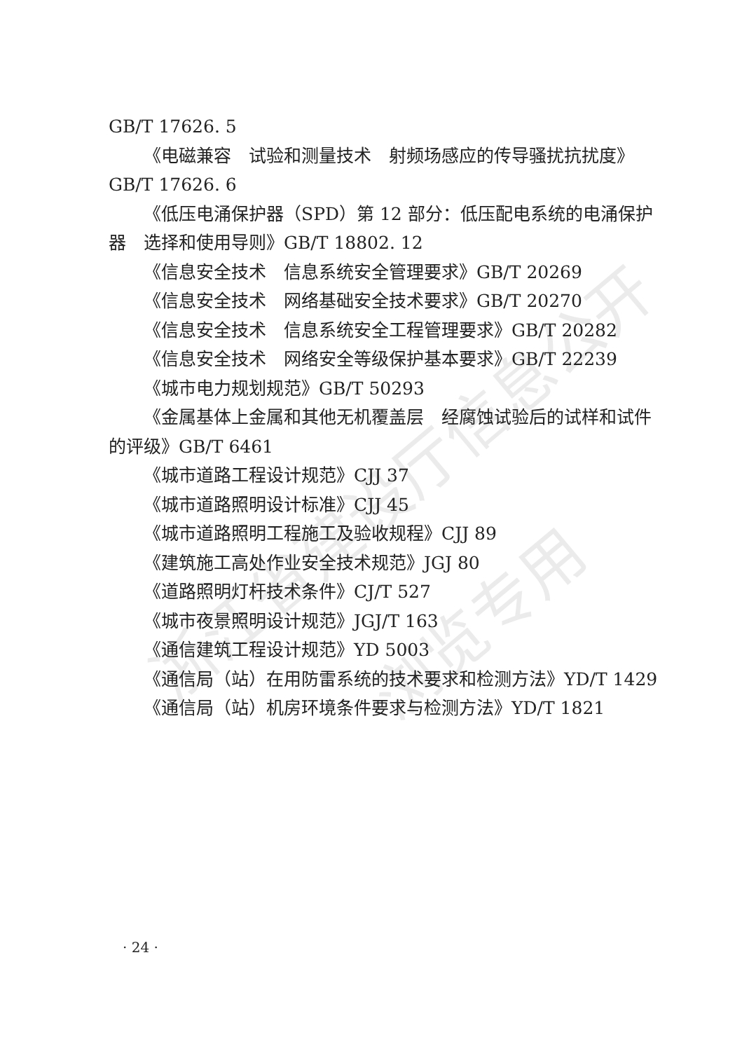浙江省建设厅信息公开
浏览专用
GB/T 17626. 5
《电磁兼容　试验和测量技术　射频场感应的传导骚扰抗扰度》GB/T 17626. 6
《低压电涌保护器（SPD）第 12 部分：低压配电系统的电涌保护器　选择和使用导则》GB/T 18802. 12
《信息安全技术　信息系统安全管理要求》GB/T 20269
《信息安全技术　网络基础安全技术要求》GB/T 20270
《信息安全技术　信息系统安全工程管理要求》GB/T 20282
《信息安全技术　网络安全等级保护基本要求》GB/T 22239
《城市电力规划规范》GB/T 50293
《金属基体上金属和其他无机覆盖层　经腐蚀试验后的试样和试件的评级》GB/T 6461
《城市道路工程设计规范》CJJ 37
《城市道路照明设计标准》CJJ 45
《城市道路照明工程施工及验收规程》CJJ 89
《建筑施工高处作业安全技术规范》JGJ 80
《道路照明灯杆技术条件》CJ/T 527
《城市夜景照明设计规范》JGJ/T 163
《通信建筑工程设计规范》YD 5003
《通信局（站）在用防雷系统的技术要求和检测方法》YD/T 1429
《通信局（站）机房环境条件要求与检测方法》YD/T 1821
· 24 ·